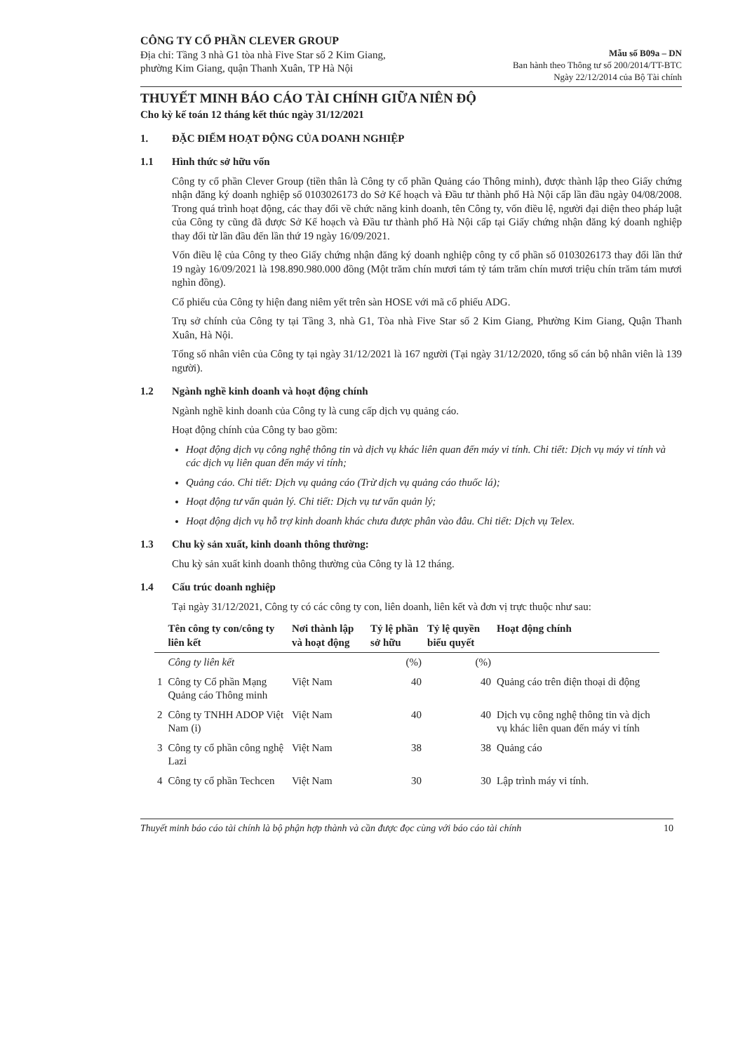CÔNG TY CỔ PHẦN CLEVER GROUP
Địa chỉ: Tầng 3 nhà G1 tòa nhà Five Star số 2 Kim Giang,
phường Kim Giang, quận Thanh Xuân, TP Hà Nội
Mẫu số B09a – DN
Ban hành theo Thông tư số 200/2014/TT-BTC
Ngày 22/12/2014 của Bộ Tài chính
THUYẾT MINH BÁO CÁO TÀI CHÍNH GIỮA NIÊN ĐỘ
Cho kỳ kế toán 12 tháng kết thúc ngày 31/12/2021
1. ĐẶC ĐIỂM HOẠT ĐỘNG CỦA DOANH NGHIỆP
1.1 Hình thức sở hữu vốn
Công ty cổ phần Clever Group (tiền thân là Công ty cổ phần Quảng cáo Thông minh), được thành lập theo Giấy chứng nhận đăng ký doanh nghiệp số 0103026173 do Sở Kế hoạch và Đầu tư thành phố Hà Nội cấp lần đầu ngày 04/08/2008. Trong quá trình hoạt động, các thay đổi về chức năng kinh doanh, tên Công ty, vốn điều lệ, người đại diện theo pháp luật của Công ty cũng đã được Sở Kế hoạch và Đầu tư thành phố Hà Nội cấp tại Giấy chứng nhận đăng ký doanh nghiệp thay đổi từ lần đầu đến lần thứ 19 ngày 16/09/2021.
Vốn điều lệ của Công ty theo Giấy chứng nhận đăng ký doanh nghiệp công ty cổ phần số 0103026173 thay đổi lần thứ 19 ngày 16/09/2021 là 198.890.980.000 đồng (Một trăm chín mươi tám tỷ tám trăm chín mươi triệu chín trăm tám mươi nghìn đồng).
Cổ phiếu của Công ty hiện đang niêm yết trên sàn HOSE với mã cổ phiếu ADG.
Trụ sở chính của Công ty tại Tầng 3, nhà G1, Tòa nhà Five Star số 2 Kim Giang, Phường Kim Giang, Quận Thanh Xuân, Hà Nội.
Tổng số nhân viên của Công ty tại ngày 31/12/2021 là 167 người (Tại ngày 31/12/2020, tổng số cán bộ nhân viên là 139 người).
1.2 Ngành nghề kinh doanh và hoạt động chính
Ngành nghề kinh doanh của Công ty là cung cấp dịch vụ quảng cáo.
Hoạt động chính của Công ty bao gồm:
Hoạt động dịch vụ công nghệ thông tin và dịch vụ khác liên quan đến máy vi tính. Chi tiết: Dịch vụ máy vi tính và các dịch vụ liên quan đến máy vi tính;
Quảng cáo. Chi tiết: Dịch vụ quảng cáo (Trừ dịch vụ quảng cáo thuốc lá);
Hoạt động tư vấn quản lý. Chi tiết: Dịch vụ tư vấn quản lý;
Hoạt động dịch vụ hỗ trợ kinh doanh khác chưa được phân vào đâu. Chi tiết: Dịch vụ Telex.
1.3 Chu kỳ sản xuất, kinh doanh thông thường:
Chu kỳ sản xuất kinh doanh thông thường của Công ty là 12 tháng.
1.4 Cấu trúc doanh nghiệp
Tại ngày 31/12/2021, Công ty có các công ty con, liên doanh, liên kết và đơn vị trực thuộc như sau:
| | Tên công ty con/công ty liên kết | Nơi thành lập và hoạt động | Tỷ lệ phần sở hữu | Tỷ lệ quyền biểu quyết | Hoạt động chính |
| --- | --- | --- | --- | --- | --- |
| | Công ty liên kết | | (%) | (%) | |
| 1 | Công ty Cổ phần Mạng Quảng cáo Thông minh | Việt Nam | 40 | 40 | Quảng cáo trên điện thoại di động |
| 2 | Công ty TNHH ADOP Việt Nam (i) | Việt Nam | 40 | 40 | Dịch vụ công nghệ thông tin và dịch vụ khác liên quan đến máy vi tính |
| 3 | Công ty cổ phần công nghệ Lazi | Việt Nam | 38 | 38 | Quảng cáo |
| 4 | Công ty cổ phần Techcen | Việt Nam | 30 | 30 | Lập trình máy vi tính. |
Thuyết minh báo cáo tài chính là bộ phận hợp thành và cần được đọc cùng với báo cáo tài chính 10